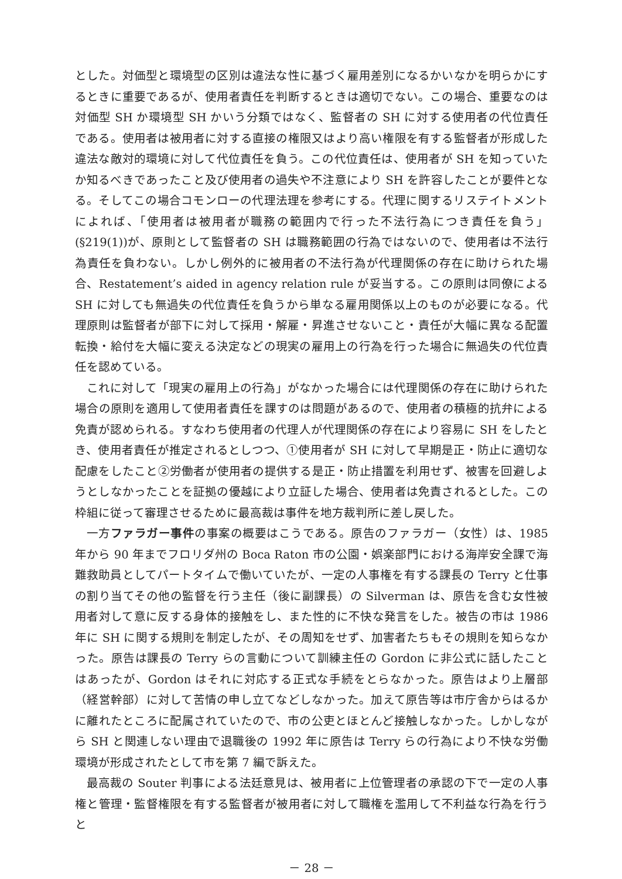とした。対価型と環境型の区別は違法な性に基づく雇用差別になるかいなかを明らかにするときに重要であるが、使用者責任を判断するときは適切でない。この場合、重要なのは対価型 SH か環境型 SH かいう分類ではなく、監督者の SH に対する使用者の代位責任である。使用者は被用者に対する直接の権限又はより高い権限を有する監督者が形成した違法な敵対的環境に対して代位責任を負う。この代位責任は、使用者が SH を知っていたか知るべきであったこと及び使用者の過失や不注意により SH を許容したことが要件となる。そしてこの場合コモンローの代理法理を参考にする。代理に関するリステイトメントによれば、「使用者は被用者が職務の範囲内で行った不法行為につき責任を負う」(§219(1))が、原則として監督者の SH は職務範囲の行為ではないので、使用者は不法行為責任を負わない。しかし例外的に被用者の不法行為が代理関係の存在に助けられた場合、Restatement’s aided in agency relation rule が妥当する。この原則は同僚による SH に対しても無過失の代位責任を負うから単なる雇用関係以上のものが必要になる。代理原則は監督者が部下に対して採用・解雇・昇進させないこと・責任が大幅に異なる配置転換・給付を大幅に変える決定などの現実の雇用上の行為を行った場合に無過失の代位責任を認めている。
これに対して「現実の雇用上の行為」がなかった場合には代理関係の存在に助けられた場合の原則を適用して使用者責任を課すのは問題があるので、使用者の積極的抗弁による免責が認められる。すなわち使用者の代理人が代理関係の存在により容易に SH をしたとき、使用者責任が推定されるとしつつ、①使用者が SH に対して早期是正・防止に適切な配慮をしたこと②労働者が使用者の提供する是正・防止措置を利用せず、被害を回避しようとしなかったことを証拠の優越により立証した場合、使用者は免責されるとした。この枠組に従って審理させるために最高裁は事件を地方裁判所に差し戻した。
一方ファラガー事件の事案の概要はこうである。原告のファラガー（女性）は、1985 年から 90 年までフロリダ州の Boca Raton 市の公園・娯楽部門における海岸安全課で海難救助員としてパートタイムで働いていたが、一定の人事権を有する課長の Terry と仕事の割り当てその他の監督を行う主任（後に副課長）の Silverman は、原告を含む女性被用者対して意に反する身体的接触をし、また性的に不快な発言をした。被告の市は 1986 年に SH に関する規則を制定したが、その周知をせず、加害者たちもその規則を知らなかった。原告は課長の Terry らの言動について訓練主任の Gordon に非公式に話したことはあったが、Gordon はそれに対応する正式な手続をとらなかった。原告はより上層部（経営幹部）に対して苦情の申し立てなどしなかった。加えて原告等は市庁舎からはるかに離れたところに配属されていたので、市の公吏とほとんど接触しなかった。しかしながら SH と関連しない理由で退職後の 1992 年に原告は Terry らの行為により不快な労働環境が形成されたとして市を第 7 編で訴えた。
最高裁の Souter 判事による法廷意見は、被用者に上位管理者の承認の下で一定の人事権と管理・監督権限を有する監督者が被用者に対して職権を濫用して不利益な行為を行うと
－ 28 －